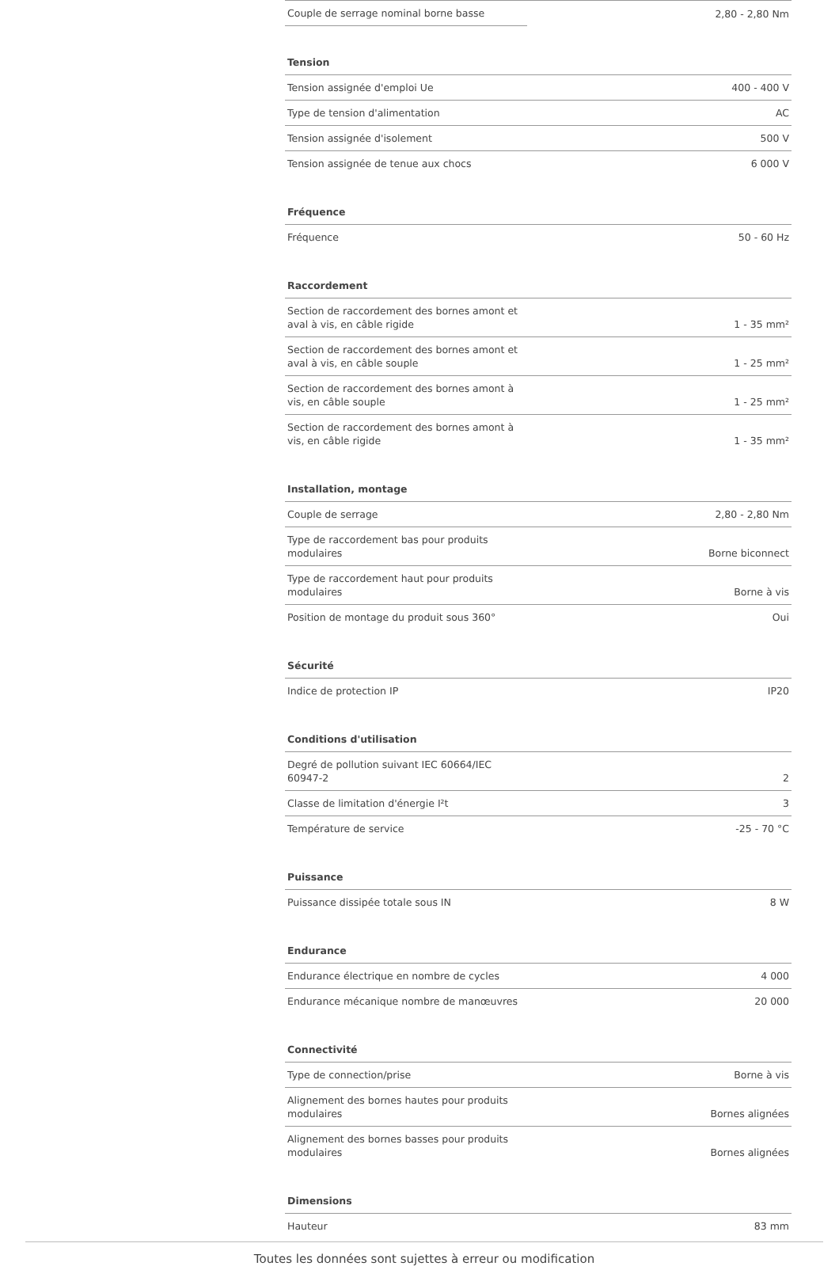| Couple de serrage nominal borne basse | 2,80 - 2,80 Nm |
| Tension | |
| Tension assignée d'emploi Ue | 400 - 400 V |
| Type de tension d'alimentation | AC |
| Tension assignée d'isolement | 500 V |
| Tension assignée de tenue aux chocs | 6 000 V |
| Fréquence | |
| Fréquence | 50 - 60 Hz |
| Raccordement | |
| Section de raccordement des bornes amont et aval à vis, en câble rigide | 1 - 35 mm² |
| Section de raccordement des bornes amont et aval à vis, en câble souple | 1 - 25 mm² |
| Section de raccordement des bornes amont à vis, en câble souple | 1 - 25 mm² |
| Section de raccordement des bornes amont à vis, en câble rigide | 1 - 35 mm² |
| Installation, montage | |
| Couple de serrage | 2,80 - 2,80 Nm |
| Type de raccordement bas pour produits modulaires | Borne biconnect |
| Type de raccordement haut pour produits modulaires | Borne à vis |
| Position de montage du produit sous 360° | Oui |
| Sécurité | |
| Indice de protection IP | IP20 |
| Conditions d'utilisation | |
| Degré de pollution suivant IEC 60664/IEC 60947-2 | 2 |
| Classe de limitation d'énergie I²t | 3 |
| Température de service | -25 - 70 °C |
| Puissance | |
| Puissance dissipée totale sous IN | 8 W |
| Endurance | |
| Endurance électrique en nombre de cycles | 4 000 |
| Endurance mécanique nombre de manœuvres | 20 000 |
| Connectivité | |
| Type de connection/prise | Borne à vis |
| Alignement des bornes hautes pour produits modulaires | Bornes alignées |
| Alignement des bornes basses pour produits modulaires | Bornes alignées |
| Dimensions | |
| Hauteur | 83 mm |
Toutes les données sont sujettes à erreur ou modification